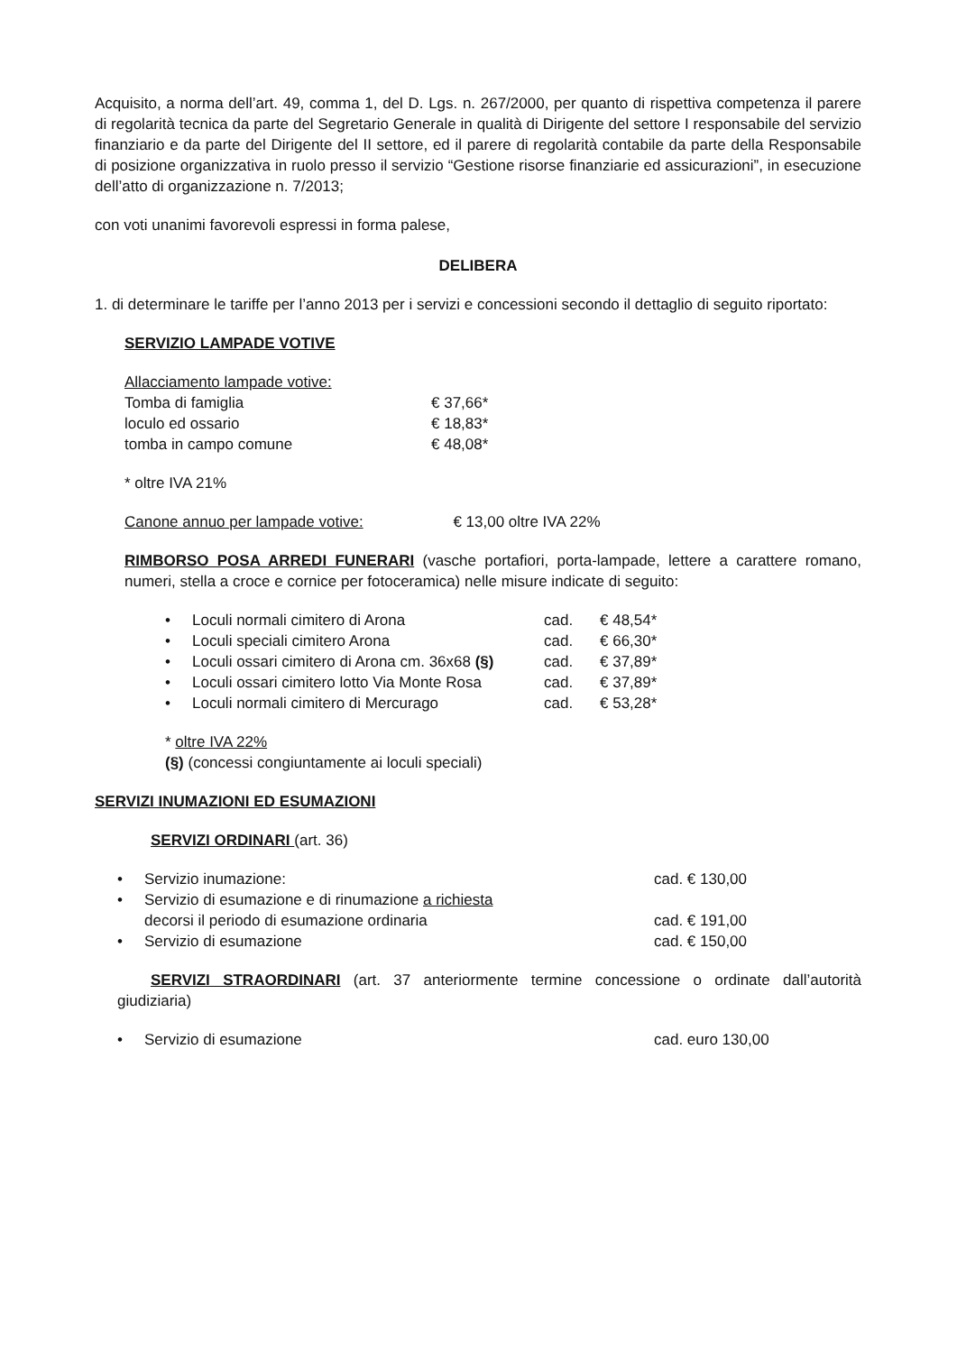Acquisito, a norma dell’art. 49, comma 1, del D. Lgs. n. 267/2000, per quanto di rispettiva competenza il parere di regolarità tecnica da parte del Segretario Generale in qualità di Dirigente del settore I responsabile del servizio finanziario e da parte del Dirigente del II settore, ed il parere di regolarità contabile da parte della Responsabile di posizione organizzativa in ruolo presso il servizio “Gestione risorse finanziarie ed assicurazioni”, in esecuzione dell’atto di organizzazione n. 7/2013;
con voti unanimi favorevoli espressi in forma palese,
DELIBERA
1. di determinare le tariffe per l’anno 2013 per i servizi e concessioni secondo il dettaglio di seguito riportato:
SERVIZIO LAMPADE VOTIVE
| Allacciamento lampade votive: | |
| Tomba di famiglia | € 37,66* |
| loculo ed ossario | € 18,83* |
| tomba in campo comune | € 48,08* |
* oltre IVA 21%
Canone annuo per lampade votive: € 13,00 oltre IVA 22%
RIMBORSO POSA ARREDI FUNERARI (vasche portafiori, porta-lampade, lettere a carattere romano, numeri, stella a croce e cornice per fotoceramica) nelle misure indicate di seguito:
| • | Loculi normali cimitero di Arona | cad. | € 48,54* |
| • | Loculi speciali cimitero Arona | cad. | € 66,30* |
| • | Loculi ossari cimitero di Arona cm. 36x68 (§) | cad. | € 37,89* |
| • | Loculi ossari cimitero lotto Via Monte Rosa | cad. | € 37,89* |
| • | Loculi normali cimitero di Mercurago | cad. | € 53,28* |
* oltre IVA 22%
(§) (concessi congiuntamente ai loculi speciali)
SERVIZI INUMAZIONI ED ESUMAZIONI
SERVIZI ORDINARI (art. 36)
| • | Servizio inumazione: | cad. € 130,00 |
| • | Servizio di esumazione e di rinumazione a richiesta decorsi il periodo di esumazione ordinaria | cad. € 191,00 |
| • | Servizio di esumazione | cad. € 150,00 |
SERVIZI STRAORDINARI (art. 37 anteriormente termine concessione o ordinate dall’autorità giudiziaria)
| • | Servizio di esumazione | cad. euro 130,00 |